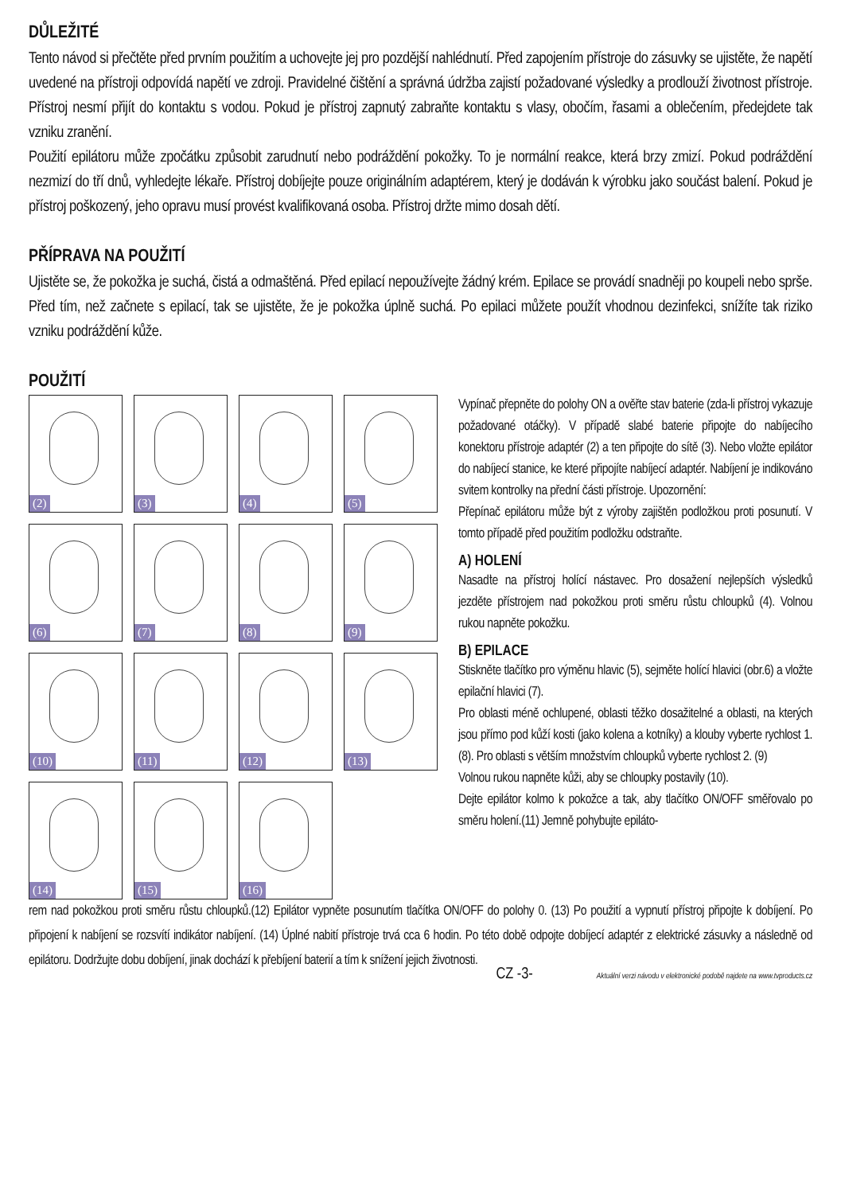DŮLEŽITÉ
Tento návod si přečtěte před prvním použitím a uchovejte jej pro pozdější nahlédnutí. Před zapojením přístroje do zásuvky se ujistěte, že napětí uvedené na přístroji odpovídá napětí ve zdroji. Pravidelné čištění a správná údržba zajistí požadované výsledky a prodlouží životnost přístroje. Přístroj nesmí přijít do kontaktu s vodou. Pokud je přístroj zapnutý zabraňte kontaktu s vlasy, obočím, řasami a oblečením, předejdete tak vzniku zranění.
Použití epilátoru může zpočátku způsobit zarudnutí nebo podráždění pokožky. To je normální reakce, která brzy zmizí. Pokud podráždění nezmizí do tří dnů, vyhledejte lékaře. Přístroj dobíjejte pouze originálním adaptérem, který je dodáván k výrobku jako součást balení. Pokud je přístroj poškozený, jeho opravu musí provést kvalifikovaná osoba. Přístroj držte mimo dosah dětí.
PŘÍPRAVA NA POUŽITÍ
Ujistěte se, že pokožka je suchá, čistá a odmaštěná. Před epilací nepoužívejte žádný krém. Epilace se provádí snadněji po koupeli nebo sprše. Před tím, než začnete s epilací, tak se ujistěte, že je pokožka úplně suchá. Po epilaci můžete použít vhodnou dezinfekci, snížíte tak riziko vzniku podráždění kůže.
POUŽITÍ
(2)
(3)
(4)
(5)
(6)
(7)
(8)
(9)
(10)
(11)
(12)
(13)
(14)
(15)
(16)
Vypínač přepněte do polohy ON a ověřte stav baterie (zda-li přístroj vykazuje požadované otáčky). V případě slabé baterie připojte do nabíjecího konektoru přístroje adaptér (2) a ten připojte do sítě (3). Nebo vložte epilátor do nabíjecí stanice, ke které připojíte nabíjecí adaptér. Nabíjení je indikováno svitem kontrolky na přední části přístroje. Upozornění:
Přepínač epilátoru může být z výroby zajištěn podložkou proti posunutí. V tomto případě před použitím podložku odstraňte.
A) HOLENÍ
Nasaďte na přístroj holící nástavec. Pro dosažení nejlepších výsledků jezděte přístrojem nad pokožkou proti směru růstu chloupků (4). Volnou rukou napněte pokožku.
B) EPILACE
Stiskněte tlačítko pro výměnu hlavic (5), sejměte holící hlavici (obr.6) a vložte epilační hlavici (7).
Pro oblasti méně ochlupené, oblasti těžko dosažitelné a oblasti, na kterých jsou přímo pod kůží kosti (jako kolena a kotníky) a klouby vyberte rychlost 1. (8). Pro oblasti s větším množstvím chloupků vyberte rychlost 2. (9)
Volnou rukou napněte kůži, aby se chloupky postavily (10).
Dejte epilátor kolmo k pokožce a tak, aby tlačítko ON/OFF směřovalo po směru holení.(11) Jemně pohybujte epiláto-
rem nad pokožkou proti směru růstu chloupků.(12) Epilátor vypněte posunutím tlačítka ON/OFF do polohy 0. (13) Po použití a vypnutí přístroj připojte k dobíjení. Po připojení k nabíjení se rozsvítí indikátor nabíjení. (14) Úplné nabití přístroje trvá cca 6 hodin. Po této době odpojte dobíjecí adaptér z elektrické zásuvky a následně od epilátoru. Dodržujte dobu dobíjení, jinak dochází k přebíjení baterií a tím k snížení jejich životnosti.
CZ -3- Aktuální verzi návodu v elektronické podobě najdete na www.tvproducts.cz